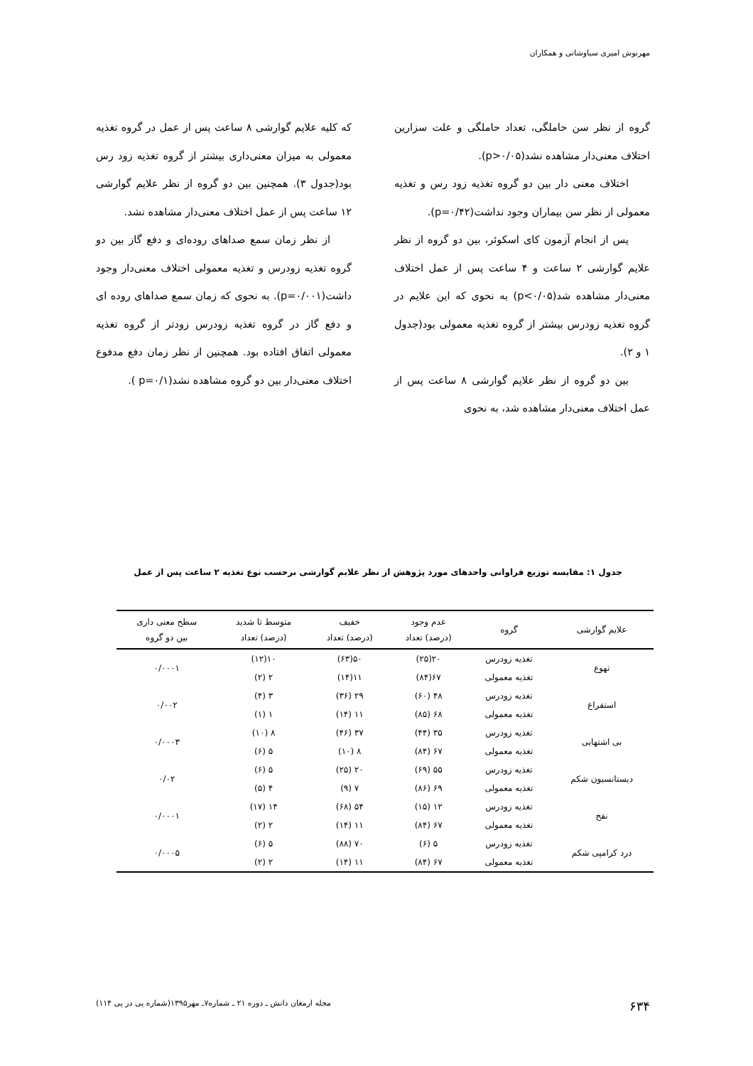مهرنوش امیری سیاوشانی و همکاران
گروه از نظر سن حاملگی، تعداد حاملگی و علت سزارین اختلاف معنی‌دار مشاهده نشد(p>۰/۰۵).
اختلاف معنی دار بین دو گروه تغذیه زود رس و تغذیه معمولی از نظر سن بیماران وجود نداشت(p=۰/۴۲).
پس از انجام آزمون کای اسکوئر، بین دو گروه از نظر علایم گوارشی ۲ ساعت و ۴ ساعت پس از عمل اختلاف معنی‌دار مشاهده شد(p<۰/۰۵) به نحوی که این علایم در گروه تغذیه زودرس بیشتر از گروه تغذیه معمولی بود(جدول ۱ و ۲).
بین دو گروه از نظر علایم گوارشی ۸ ساعت پس از عمل اختلاف معنی‌دار مشاهده شد، به نحوی
که کلیه علایم گوارشی ۸ ساعت پس از عمل در گروه تغذیه معمولی به میزان معنی‌داری بیشتر از گروه تغذیه زود رس بود(جدول ۳). همچنین بین دو گروه از نظر علایم گوارشی ۱۲ ساعت پس از عمل اختلاف معنی‌دار مشاهده نشد.
از نظر زمان سمع صداهای روده‌ای و دفع گاز بین دو گروه تغذیه زودرس و تغذیه معمولی اختلاف معنی‌دار وجود داشت(p=۰/۰۰۱). به نحوی که زمان سمع صداهای روده ای و دفع گاز در گروه تغذیه زودرس زودتر از گروه تغذیه معمولی اتفاق افتاده بود. همچنین از نظر زمان دفع مدفوع اختلاف معنی‌دار بین دو گروه مشاهده نشد(p=۰/۱ ).
جدول ۱: مقایسه توزیع فراوانی واحدهای مورد پژوهش از نظر علایم گوارشی برحسب نوع تغذیه ۲ ساعت پس از عمل
| علایم گوارشی | گروه | عدم وجود (درصد) تعداد | خفیف (درصد) تعداد | متوسط تا شدید (درصد) تعداد | سطح معنی داری بین دو گروه |
| --- | --- | --- | --- | --- | --- |
| تهوع | تغذیه زودرس | ۲۰(۲۵) | ۵۰(۶۳) | ۱۰(۱۲) | ۰/۰۰۰۱ |
| | تغذیه معمولی | ۶۷(۸۴) | ۱۱(۱۴) | ۲ (۲) | |
| استفراغ | تغذیه زودرس | ۴۸ (۶۰) | ۲۹ (۳۶) | ۳ (۴) | ۰/۰۰۲ |
| | تغذیه معمولی | ۶۸ (۸۵) | ۱۱ (۱۴) | ۱ (۱) | |
| بی اشتهایی | تغذیه زودرس | ۳۵ (۴۴) | ۳۷ (۴۶) | ۸ (۱۰) | ۰/۰۰۰۳ |
| | تغذیه معمولی | ۶۷ (۸۴) | ۸ (۱۰) | ۵ (۶) | |
| دیستانسیون شکم | تغذیه زودرس | ۵۵ (۶۹) | ۲۰ (۲۵) | ۵ (۶) | ۰/۰۲ |
| | تغذیه معمولی | ۶۹ (۸۶) | ۷ (۹) | ۴ (۵) | |
| نفخ | تغذیه زودرس | ۱۲ (۱۵) | ۵۴ (۶۸) | ۱۴ (۱۷) | ۰/۰۰۰۱ |
| | تغذیه معمولی | ۶۷ (۸۴) | ۱۱ (۱۴) | ۲ (۲) | |
| درد کرامپی شکم | تغذیه زودرس | ۵ (۶) | ۷۰ (۸۸) | ۵ (۶) | ۰/۰۰۰۵ |
| | تغذیه معمولی | ۶۷ (۸۴) | ۱۱ (۱۴) | ۲ (۲) | |
۶۳۴ مجله ارمغان دانش ـ دوره ۲۱ ـ شماره۷ـ مهر۱۳۹۵(شماره پی در پی ۱۱۴)